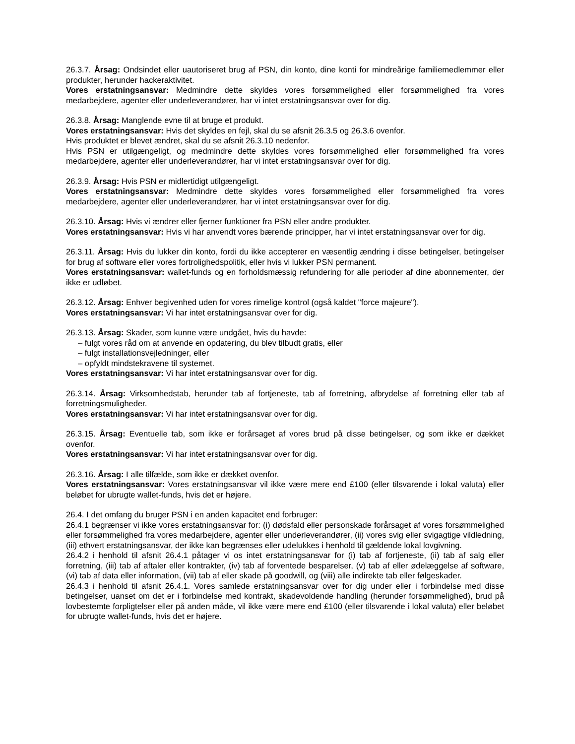26.3.7. Årsag: Ondsindet eller uautoriseret brug af PSN, din konto, dine konti for mindreårige familiemedlemmer eller produkter, herunder hackeraktivitet.
Vores erstatningsansvar: Medmindre dette skyldes vores forsømmelighed eller forsømmelighed fra vores medarbejdere, agenter eller underleverandører, har vi intet erstatningsansvar over for dig.
26.3.8. Årsag: Manglende evne til at bruge et produkt.
Vores erstatningsansvar: Hvis det skyldes en fejl, skal du se afsnit 26.3.5 og 26.3.6 ovenfor.
Hvis produktet er blevet ændret, skal du se afsnit 26.3.10 nedenfor.
Hvis PSN er utilgængeligt, og medmindre dette skyldes vores forsømmelighed eller forsømmelighed fra vores medarbejdere, agenter eller underleverandører, har vi intet erstatningsansvar over for dig.
26.3.9. Årsag: Hvis PSN er midlertidigt utilgængeligt.
Vores erstatningsansvar: Medmindre dette skyldes vores forsømmelighed eller forsømmelighed fra vores medarbejdere, agenter eller underleverandører, har vi intet erstatningsansvar over for dig.
26.3.10. Årsag: Hvis vi ændrer eller fjerner funktioner fra PSN eller andre produkter.
Vores erstatningsansvar: Hvis vi har anvendt vores bærende principper, har vi intet erstatningsansvar over for dig.
26.3.11. Årsag: Hvis du lukker din konto, fordi du ikke accepterer en væsentlig ændring i disse betingelser, betingelser for brug af software eller vores fortrolighedspolitik, eller hvis vi lukker PSN permanent.
Vores erstatningsansvar: wallet-funds og en forholdsmæssig refundering for alle perioder af dine abonnementer, der ikke er udløbet.
26.3.12. Årsag: Enhver begivenhed uden for vores rimelige kontrol (også kaldet "force majeure").
Vores erstatningsansvar: Vi har intet erstatningsansvar over for dig.
26.3.13. Årsag: Skader, som kunne være undgået, hvis du havde:
– fulgt vores råd om at anvende en opdatering, du blev tilbudt gratis, eller
– fulgt installationsvejledninger, eller
– opfyldt mindstekravene til systemet.
Vores erstatningsansvar: Vi har intet erstatningsansvar over for dig.
26.3.14. Årsag: Virksomhedstab, herunder tab af fortjeneste, tab af forretning, afbrydelse af forretning eller tab af forretningsmuligheder.
Vores erstatningsansvar: Vi har intet erstatningsansvar over for dig.
26.3.15. Årsag: Eventuelle tab, som ikke er forårsaget af vores brud på disse betingelser, og som ikke er dækket ovenfor.
Vores erstatningsansvar: Vi har intet erstatningsansvar over for dig.
26.3.16. Årsag: I alle tilfælde, som ikke er dækket ovenfor.
Vores erstatningsansvar: Vores erstatningsansvar vil ikke være mere end £100 (eller tilsvarende i lokal valuta) eller beløbet for ubrugte wallet-funds, hvis det er højere.
26.4. I det omfang du bruger PSN i en anden kapacitet end forbruger:
26.4.1 begrænser vi ikke vores erstatningsansvar for: (i) dødsfald eller personskade forårsaget af vores forsømmelighed eller forsømmelighed fra vores medarbejdere, agenter eller underleverandører, (ii) vores svig eller svigagtige vildledning, (iii) ethvert erstatningsansvar, der ikke kan begrænses eller udelukkes i henhold til gældende lokal lovgivning.
26.4.2 i henhold til afsnit 26.4.1 påtager vi os intet erstatningsansvar for (i) tab af fortjeneste, (ii) tab af salg eller forretning, (iii) tab af aftaler eller kontrakter, (iv) tab af forventede besparelser, (v) tab af eller ødelæggelse af software, (vi) tab af data eller information, (vii) tab af eller skade på goodwill, og (viii) alle indirekte tab eller følgeskader.
26.4.3 i henhold til afsnit 26.4.1. Vores samlede erstatningsansvar over for dig under eller i forbindelse med disse betingelser, uanset om det er i forbindelse med kontrakt, skadevoldende handling (herunder forsømmelighed), brud på lovbestemte forpligtelser eller på anden måde, vil ikke være mere end £100 (eller tilsvarende i lokal valuta) eller beløbet for ubrugte wallet-funds, hvis det er højere.